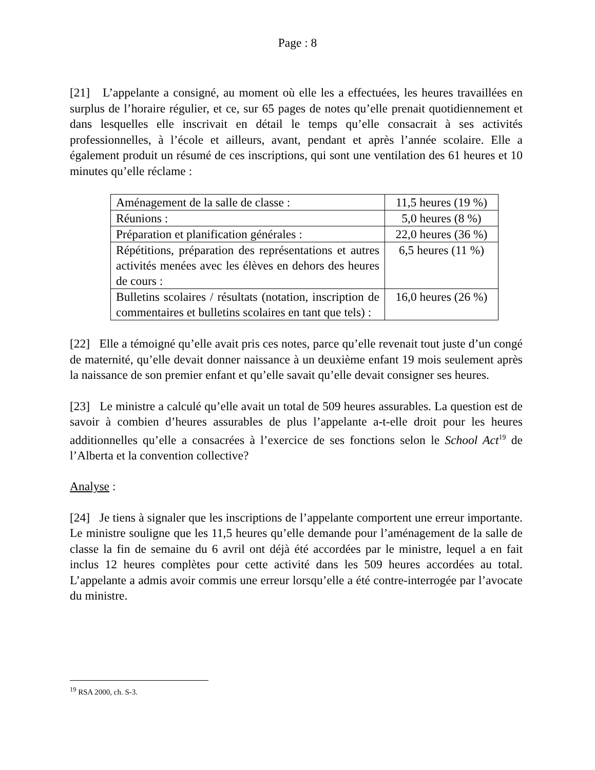Page : 8
[21] L’appelante a consigné, au moment où elle les a effectuées, les heures travaillées en surplus de l’horaire régulier, et ce, sur 65 pages de notes qu’elle prenait quotidiennement et dans lesquelles elle inscrivait en détail le temps qu’elle consacrait à ses activités professionnelles, à l’école et ailleurs, avant, pendant et après l’année scolaire. Elle a également produit un résumé de ces inscriptions, qui sont une ventilation des 61 heures et 10 minutes qu’elle réclame :
| Aménagement de la salle de classe : | 11,5 heures (19 %) |
| Réunions : | 5,0 heures (8 %) |
| Préparation et planification générales : | 22,0 heures (36 %) |
| Répétitions, préparation des représentations et autres activités menées avec les élèves en dehors des heures de cours : | 6,5 heures (11 %) |
| Bulletins scolaires / résultats (notation, inscription de commentaires et bulletins scolaires en tant que tels) : | 16,0 heures (26 %) |
[22] Elle a témoigné qu’elle avait pris ces notes, parce qu’elle revenait tout juste d’un congé de maternité, qu’elle devait donner naissance à un deuxième enfant 19 mois seulement après la naissance de son premier enfant et qu’elle savait qu’elle devait consigner ses heures.
[23] Le ministre a calculé qu’elle avait un total de 509 heures assurables. La question est de savoir à combien d’heures assurables de plus l’appelante a-t-elle droit pour les heures additionnelles qu’elle a consacrées à l’exercice de ses fonctions selon le School Act<sup>19</sup> de l’Alberta et la convention collective?
Analyse :
[24] Je tiens à signaler que les inscriptions de l’appelante comportent une erreur importante. Le ministre souligne que les 11,5 heures qu’elle demande pour l’aménagement de la salle de classe la fin de semaine du 6 avril ont déjà été accordées par le ministre, lequel a en fait inclus 12 heures complètes pour cette activité dans les 509 heures accordées au total. L’appelante a admis avoir commis une erreur lorsqu’elle a été contre-interrogée par l’avocate du ministre.
<sup>19</sup> RSA 2000, ch. S-3.